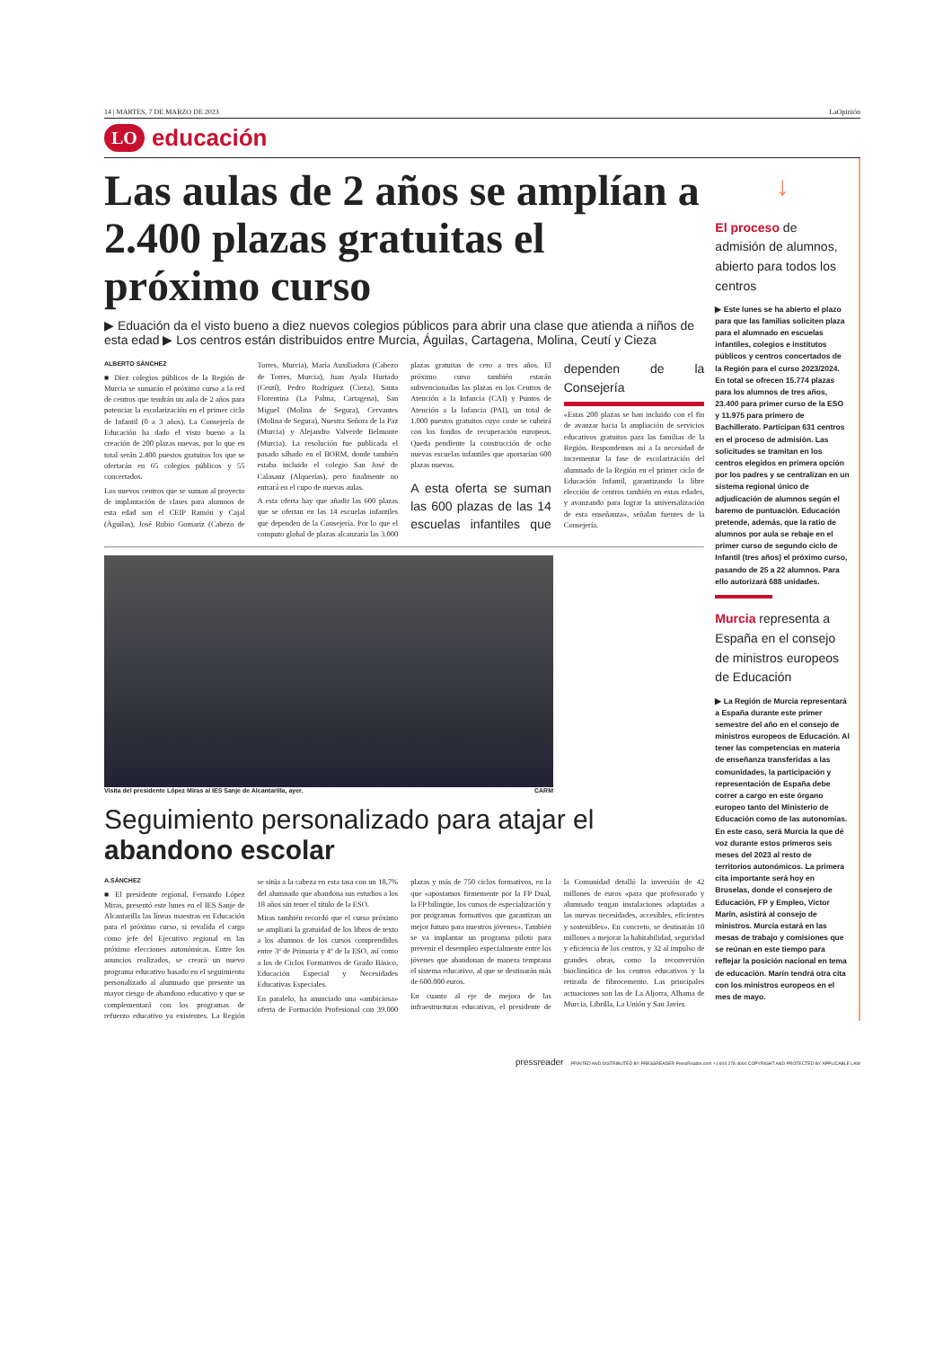14 | MARTES, 7 DE MARZO DE 2023 LaOpinión
LO
educación
Las aulas de 2 años se amplían a 2.400 plazas gratuitas el próximo curso
▶ Eduación da el visto bueno a diez nuevos colegios públicos para abrir una clase que atienda a niños de esta edad ▶ Los centros están distribuidos entre Murcia, Águilas, Cartagena, Molina, Ceutí y Cieza
ALBERTO SÁNCHEZ
■ Diez colegios públicos de la Región de Murcia se sumarán el próximo curso a la red de centros que tendrán un aula de 2 años para potenciar la escolarización en el primer ciclo de Infantil (0 a 3 años). La Consejería de Educación ha dado el visto bueno a la creación de 200 plazas nuevas, por lo que en total serán 2.400 puestos gratuitos los que se ofertarán en 65 colegios públicos y 55 concertados.
Los nuevos centros que se suman al proyecto de implantación de clases para alumnos de esta edad son el CEIP Ramón y Cajal (Águilas), José Rubio Gomariz (Cabezo de Torres, Murcia), María Auxiliadora (Cabezo de Torres, Murcia), Juan Ayala Hurtado (Ceutí), Pedro Rodríguez (Cieza), Santa Florentina (La Palma, Cartagena), San Miguel (Molina de Segura), Cervantes (Molina de Segura), Nuestra Señora de la Paz (Murcia) y Alejandro Valverde Belmonte (Murcia). La resolución fue publicada el pasado sábado en el BORM, donde también estaba incluido el colegio San José de Calasanz (Alquerías), pero finalmente no entrará en el cupo de nuevas aulas.
A esta oferta hay que añadir las 600 plazas que se ofertan en las 14 escuelas infantiles que dependen de la Consejería. Por lo que el computo global de plazas alcanzaría las 3.000 plazas gratuitas de cero a tres años. El próximo curso también estarán subvencionadas las plazas en los Centros de Atención a la Infancia (CAI) y Puntos de Atención a la Infancia (PAI), un total de 1.000 puestos gratuitos cuyo coste se cubrirá con los fondos de recuperación europeos. Queda pendiente la construcción de ocho nuevas escuelas infantiles que aportarían 600 plazas nuevas.
A esta oferta se suman las 600 plazas de las 14 escuelas infantiles que dependen de la Consejería
«Estas 200 plazas se han incluido con el fin de avanzar hacia la ampliación de servicios educativos gratuitos para las familias de la Región. Respondemos así a la necesidad de incrementar la fase de escolarización del alumnado de la Región en el primer ciclo de Educación Infantil, garantizando la libre elección de centros también en estas edades, y avanzando para lograr la universalización de esta enseñanza», señalan fuentes de la Consejería.
Visita del presidente López Miras al IES Sanje de Alcantarilla, ayer. CARM
Seguimiento personalizado para atajar el abandono escolar
A.SÁNCHEZ
■ El presidente regional, Fernando López Miras, presentó este lunes en el IES Sanje de Alcantarilla las líneas maestras en Educación para el próximo curso, si revalida el cargo como jefe del Ejecutivo regional en las próximo elecciones autonómicas. Entre los anuncios realizados, se creará un nuevo programa educativo basado en el seguimiento personalizado al alumnado que presente un mayor riesgo de abandono educativo y que se complementará con los programas de refuerzo educativo ya existentes. La Región se sitúa a la cabeza en esta tasa con un 18,7% del alumnado que abandona sus estudios a los 18 años sin tener el título de la ESO.
Miras también recordó que el curso próximo se ampliará la gratuidad de los libros de texto a los alumnos de los cursos comprendidos entre 3º de Primaria y 4º de la ESO, así como a los de Ciclos Formativos de Grado Básico, Educación Especial y Necesidades Educativas Especiales.
En paralelo, ha anunciado una «ambiciosa» oferta de Formación Profesional con 39.000 plazas y más de 750 ciclos formativos, en la que «apostamos firmemente por la FP Dual, la FP bilingüe, los cursos de especialización y por programas formativos que garantizan un mejor futuro para nuestros jóvenes». También se va implantar un programa piloto para prevenir el desempleo especialmente entre los jóvenes que abandonan de manera temprana el sistema educativo, al que se destinarán más de 600.000 euros.
En cuanto al eje de mejora de las infraestructuras educativas, el presidente de la Comunidad detalló la inversión de 42 millones de euros «para que profesorado y alumnado tengan instalaciones adaptadas a las nuevas necesidades, accesibles, eficientes y sostenibles». En concreto, se destinarán 10 millones a mejorar la habitabilidad, seguridad y eficiencia de los centros, y 32 al impulso de grandes obras, como la reconversión bioclimática de los centros educativos y la retirada de fibrocemento. Las principales actuaciones son las de La Aljorra, Alhama de Murcia, Librilla, La Unión y San Javier.
↓
El proceso de admisión de alumnos, abierto para todos los centros
▶ Este lunes se ha abierto el plazo para que las familias soliciten plaza para el alumnado en escuelas infantiles, colegios e institutos públicos y centros concertados de la Región para el curso 2023/2024. En total se ofrecen 15.774 plazas para los alumnos de tres años, 23.400 para primer curso de la ESO y 11.975 para primero de Bachillerato. Participan 631 centros en el proceso de admisión. Las solicitudes se tramitan en los centros elegidos en primera opción por los padres y se centralizan en un sistema regional único de adjudicación de alumnos según el baremo de puntuación. Educación pretende, además, que la ratio de alumnos por aula se rebaje en el primer curso de segundo ciclo de Infantil (tres años) el próximo curso, pasando de 25 a 22 alumnos. Para ello autorizará 688 unidades.
Murcia representa a España en el consejo de ministros europeos de Educación
▶ La Región de Murcia representará a España durante este primer semestre del año en el consejo de ministros europeos de Educación. Al tener las competencias en materia de enseñanza transferidas a las comunidades, la participación y representación de España debe correr a cargo en este órgano europeo tanto del Ministerio de Educación como de las autonomías. En este caso, será Murcia la que dé voz durante estos primeros seis meses del 2023 al resto de territorios autonómicos. La primera cita importante será hoy en Bruselas, donde el consejero de Educación, FP y Empleo, Víctor Marín, asistirá al consejo de ministros. Murcia estará en las mesas de trabajo y comisiones que se reúnan en este tiempo para reflejar la posición nacional en tema de educación. Marín tendrá otra cita con los ministros europeos en el mes de mayo.
pressreader PRINTED AND DISTRIBUTED BY PRESSREADER PressReader.com +1 604 278 4604 COPYRIGHT AND PROTECTED BY APPLICABLE LAW